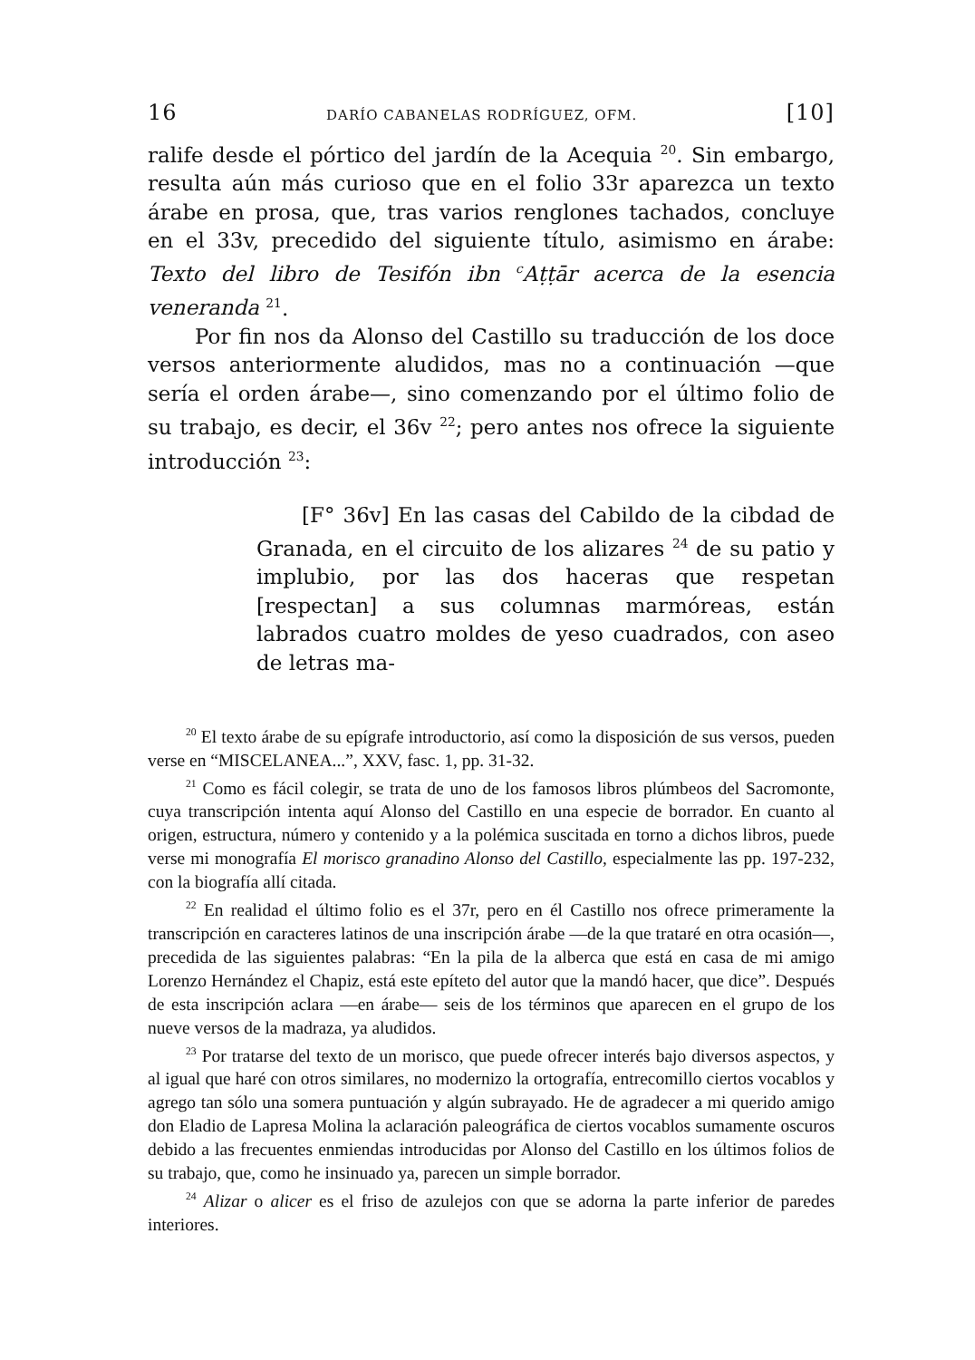16 DARÍO CABANELAS RODRÍGUEZ, OFM. [10]
ralife desde el pórtico del jardín de la Acequia <sup>20</sup>. Sin embargo, resulta aún más curioso que en el folio 33r aparezca un texto árabe en prosa, que, tras varios renglones tachados, concluye en el 33v, precedido del siguiente título, asimismo en árabe: Texto del libro de Tesifón ibn <sup>c</sup>Aṭṭār acerca de la esencia veneranda <sup>21</sup>.
Por fin nos da Alonso del Castillo su traducción de los doce versos anteriormente aludidos, mas no a continuación —que sería el orden árabe—, sino comenzando por el último folio de su trabajo, es decir, el 36v <sup>22</sup>; pero antes nos ofrece la siguiente introducción <sup>23</sup>:
[F° 36v] En las casas del Cabildo de la cibdad de Granada, en el circuito de los alizares <sup>24</sup> de su patio y implubio, por las dos haceras que respetan [respectan] a sus columnas marmóreas, están labrados cuatro moldes de yeso cuadrados, con aseo de letras ma-
<sup>20</sup> El texto árabe de su epígrafe introductorio, así como la disposición de sus versos, pueden verse en “MISCELANEA...”, XXV, fasc. 1, pp. 31-32.
<sup>21</sup> Como es fácil colegir, se trata de uno de los famosos libros plúmbeos del Sacromonte, cuya transcripción intenta aquí Alonso del Castillo en una especie de borrador. En cuanto al origen, estructura, número y contenido y a la polémica suscitada en torno a dichos libros, puede verse mi monografía El morisco granadino Alonso del Castillo, especialmente las pp. 197-232, con la biografía allí citada.
<sup>22</sup> En realidad el último folio es el 37r, pero en él Castillo nos ofrece primeramente la transcripción en caracteres latinos de una inscripción árabe —de la que trataré en otra ocasión—, precedida de las siguientes palabras: “En la pila de la alberca que está en casa de mi amigo Lorenzo Hernández el Chapiz, está este epíteto del autor que la mandó hacer, que dice”. Después de esta inscripción aclara —en árabe— seis de los términos que aparecen en el grupo de los nueve versos de la madraza, ya aludidos.
<sup>23</sup> Por tratarse del texto de un morisco, que puede ofrecer interés bajo diversos aspectos, y al igual que haré con otros similares, no modernizo la ortografía, entrecomillo ciertos vocablos y agrego tan sólo una somera puntuación y algún subrayado. He de agradecer a mi querido amigo don Eladio de Lapresa Molina la aclaración paleográfica de ciertos vocablos sumamente oscuros debido a las frecuentes enmiendas introducidas por Alonso del Castillo en los últimos folios de su trabajo, que, como he insinuado ya, parecen un simple borrador.
<sup>24</sup> Alizar o alicer es el friso de azulejos con que se adorna la parte inferior de paredes interiores.